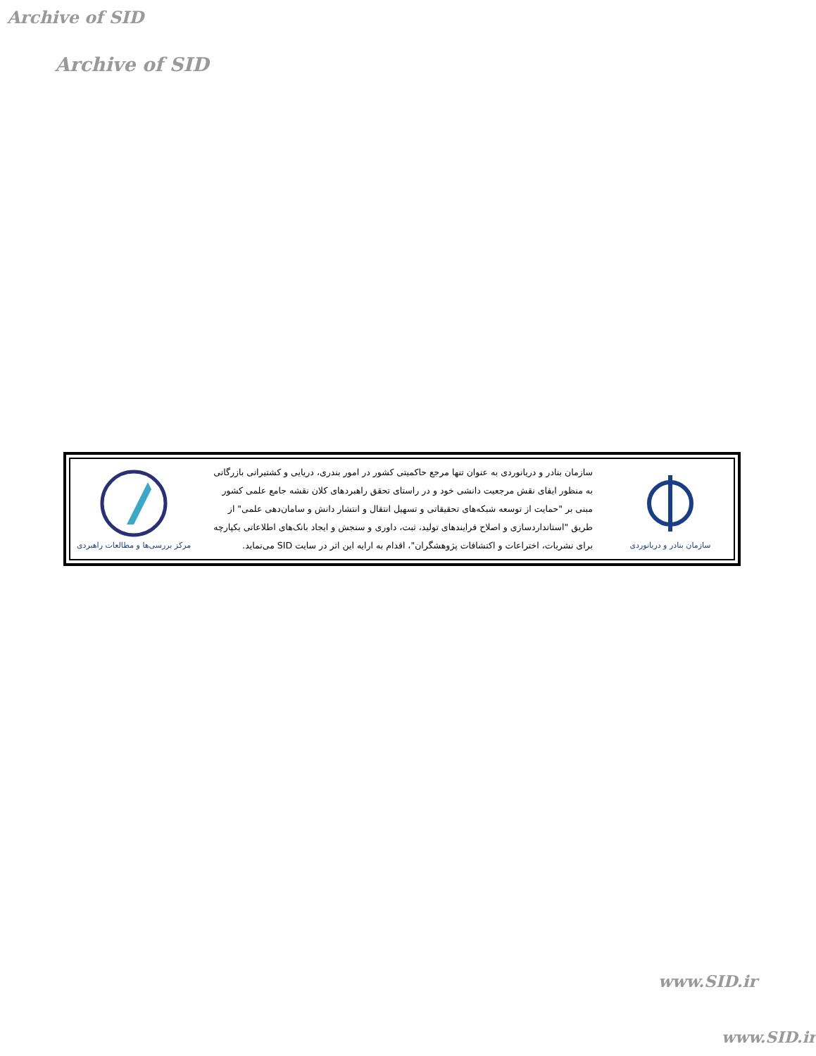Archive of SID
Archive of SID
مرکز بررسی‌ها و مطالعات راهبردی
سازمان بنادر و دریانوردی به عنوان تنها مرجع حاکمیتی کشور در امور بندری، دریایی و کشتیرانی بازرگانی به منظور ایفای نقش مرجعیت دانشی خود و در راستای تحقق راهبردهای کلان نقشه جامع علمی کشور مبنی بر "حمایت از توسعه شبکه‌های تحقیقاتی و تسهیل انتقال و انتشار دانش و سامان‌دهی علمی" از طریق "استانداردسازی و اصلاح فرایندهای تولید، ثبت، داوری و سنجش و ایجاد بانک‌های اطلاعاتی یکپارچه برای نشریات، اختراعات و اکتشافات پژوهشگران"، اقدام به ارایه این اثر در سایت SID می‌نماید.
سازمان بنادر و دریانوردی
www.SID.ir
www.SID.ir